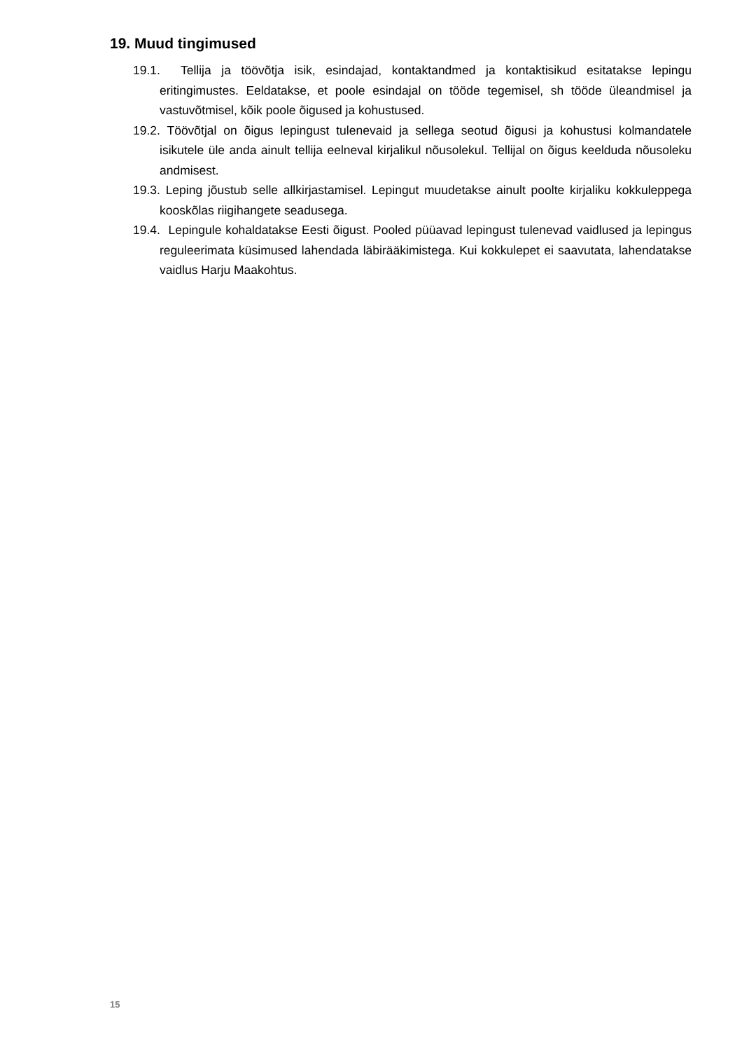19. Muud tingimused
19.1. Tellija ja töövõtja isik, esindajad, kontaktandmed ja kontaktisikud esitatakse lepingu eritingimustes. Eeldatakse, et poole esindajal on tööde tegemisel, sh tööde üleandmisel ja vastuvõtmisel, kõik poole õigused ja kohustused.
19.2. Töövõtjal on õigus lepingust tulenevaid ja sellega seotud õigusi ja kohustusi kolmandatele isikutele üle anda ainult tellija eelneval kirjalikul nõusolekul. Tellijal on õigus keelduda nõusoleku andmisest.
19.3. Leping jõustub selle allkirjastamisel. Lepingut muudetakse ainult poolte kirjaliku kokkuleppega kooskõlas riigihangete seadusega.
19.4. Lepingule kohaldatakse Eesti õigust. Pooled püüavad lepingust tulenevad vaidlused ja lepingus reguleerimata küsimused lahendada läbirääkimistega. Kui kokkulepet ei saavutata, lahendatakse vaidlus Harju Maakohtus.
15